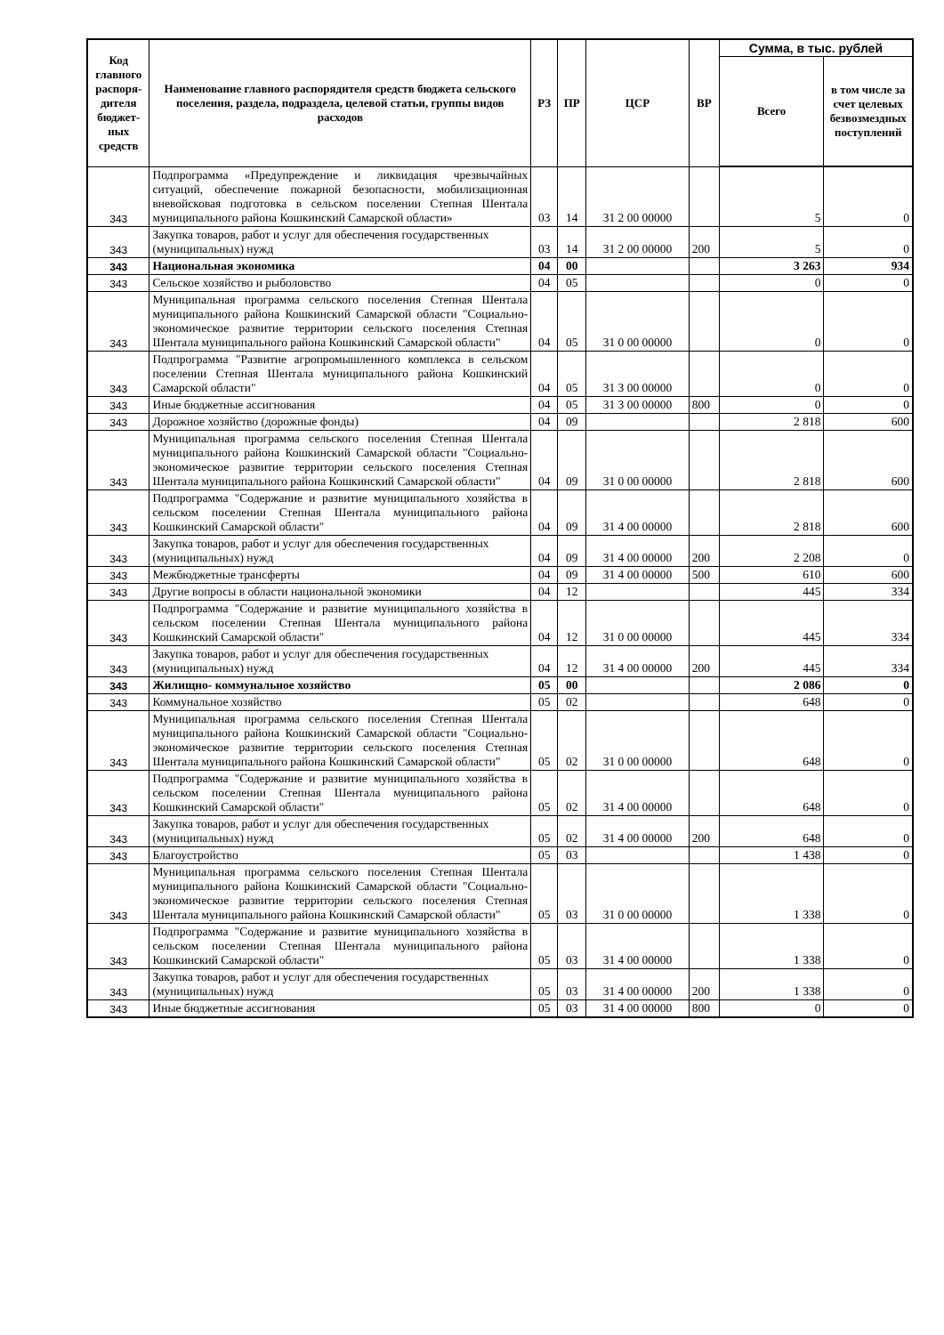| Код главного распоря-дителя бюджет-ных средств | Наименование главного распорядителя средств бюджета сельского поселения, раздела, подраздела, целевой статьи, группы видов расходов | РЗ | ПР | ЦСР | ВР | Сумма, в тыс. рублей | |
| --- | --- | --- | --- | --- | --- | --- | --- |
| | | | | | | Всего | в том числе за счет целевых безвозмездных поступлений |
| 343 | Подпрограмма «Предупреждение и ликвидация чрезвычайных ситуаций, обеспечение пожарной безопасности, мобилизационная вневойсковая подготовка в сельском поселении Степная Шентала муниципального района Кошкинский Самарской области» | 03 | 14 | 31 2 00 00000 | | 5 | 0 |
| 343 | Закупка товаров, работ и услуг для обеспечения государственных (муниципальных) нужд | 03 | 14 | 31 2 00 00000 | 200 | 5 | 0 |
| 343 | Национальная экономика | 04 | 00 | | | 3 263 | 934 |
| 343 | Сельское хозяйство и рыболовство | 04 | 05 | | | 0 | 0 |
| 343 | Муниципальная программа сельского поселения Степная Шентала муниципального района Кошкинский Самарской области "Социально-экономическое развитие территории сельского поселения Степная Шентала муниципального района Кошкинский Самарской области" | 04 | 05 | 31 0 00 00000 | | 0 | 0 |
| 343 | Подпрограмма "Развитие агропромышленного комплекса в сельском поселении Степная Шентала муниципального района Кошкинский Самарской области" | 04 | 05 | 31 3 00 00000 | | 0 | 0 |
| 343 | Иные бюджетные ассигнования | 04 | 05 | 31 3 00 00000 | 800 | 0 | 0 |
| 343 | Дорожное хозяйство (дорожные фонды) | 04 | 09 | | | 2 818 | 600 |
| 343 | Муниципальная программа сельского поселения Степная Шентала муниципального района Кошкинский Самарской области "Социально-экономическое развитие территории сельского поселения Степная Шентала муниципального района Кошкинский Самарской области" | 04 | 09 | 31 0 00 00000 | | 2 818 | 600 |
| 343 | Подпрограмма "Содержание и развитие муниципального хозяйства в сельском поселении Степная Шентала муниципального района Кошкинский Самарской области" | 04 | 09 | 31 4 00 00000 | | 2 818 | 600 |
| 343 | Закупка товаров, работ и услуг для обеспечения государственных (муниципальных) нужд | 04 | 09 | 31 4 00 00000 | 200 | 2 208 | 0 |
| 343 | Межбюджетные трансферты | 04 | 09 | 31 4 00 00000 | 500 | 610 | 600 |
| 343 | Другие вопросы в области национальной экономики | 04 | 12 | | | 445 | 334 |
| 343 | Подпрограмма "Содержание и развитие муниципального хозяйства в сельском поселении Степная Шентала муниципального района Кошкинский Самарской области" | 04 | 12 | 31 0 00 00000 | | 445 | 334 |
| 343 | Закупка товаров, работ и услуг для обеспечения государственных (муниципальных) нужд | 04 | 12 | 31 4 00 00000 | 200 | 445 | 334 |
| 343 | Жилищно- коммунальное хозяйство | 05 | 00 | | | 2 086 | 0 |
| 343 | Коммунальное хозяйство | 05 | 02 | | | 648 | 0 |
| 343 | Муниципальная программа сельского поселения Степная Шентала муниципального района Кошкинский Самарской области "Социально-экономическое развитие территории сельского поселения Степная Шентала муниципального района Кошкинский Самарской области" | 05 | 02 | 31 0 00 00000 | | 648 | 0 |
| 343 | Подпрограмма "Содержание и развитие муниципального хозяйства в сельском поселении Степная Шентала муниципального района Кошкинский Самарской области" | 05 | 02 | 31 4 00 00000 | | 648 | 0 |
| 343 | Закупка товаров, работ и услуг для обеспечения государственных (муниципальных) нужд | 05 | 02 | 31 4 00 00000 | 200 | 648 | 0 |
| 343 | Благоустройство | 05 | 03 | | | 1 438 | 0 |
| 343 | Муниципальная программа сельского поселения Степная Шентала муниципального района Кошкинский Самарской области "Социально-экономическое развитие территории сельского поселения Степная Шентала муниципального района Кошкинский Самарской области" | 05 | 03 | 31 0 00 00000 | | 1 338 | 0 |
| 343 | Подпрограмма "Содержание и развитие муниципального хозяйства в сельском поселении Степная Шентала муниципального района Кошкинский Самарской области" | 05 | 03 | 31 4 00 00000 | | 1 338 | 0 |
| 343 | Закупка товаров, работ и услуг для обеспечения государственных (муниципальных) нужд | 05 | 03 | 31 4 00 00000 | 200 | 1 338 | 0 |
| 343 | Иные бюджетные ассигнования | 05 | 03 | 31 4 00 00000 | 800 | 0 | 0 |